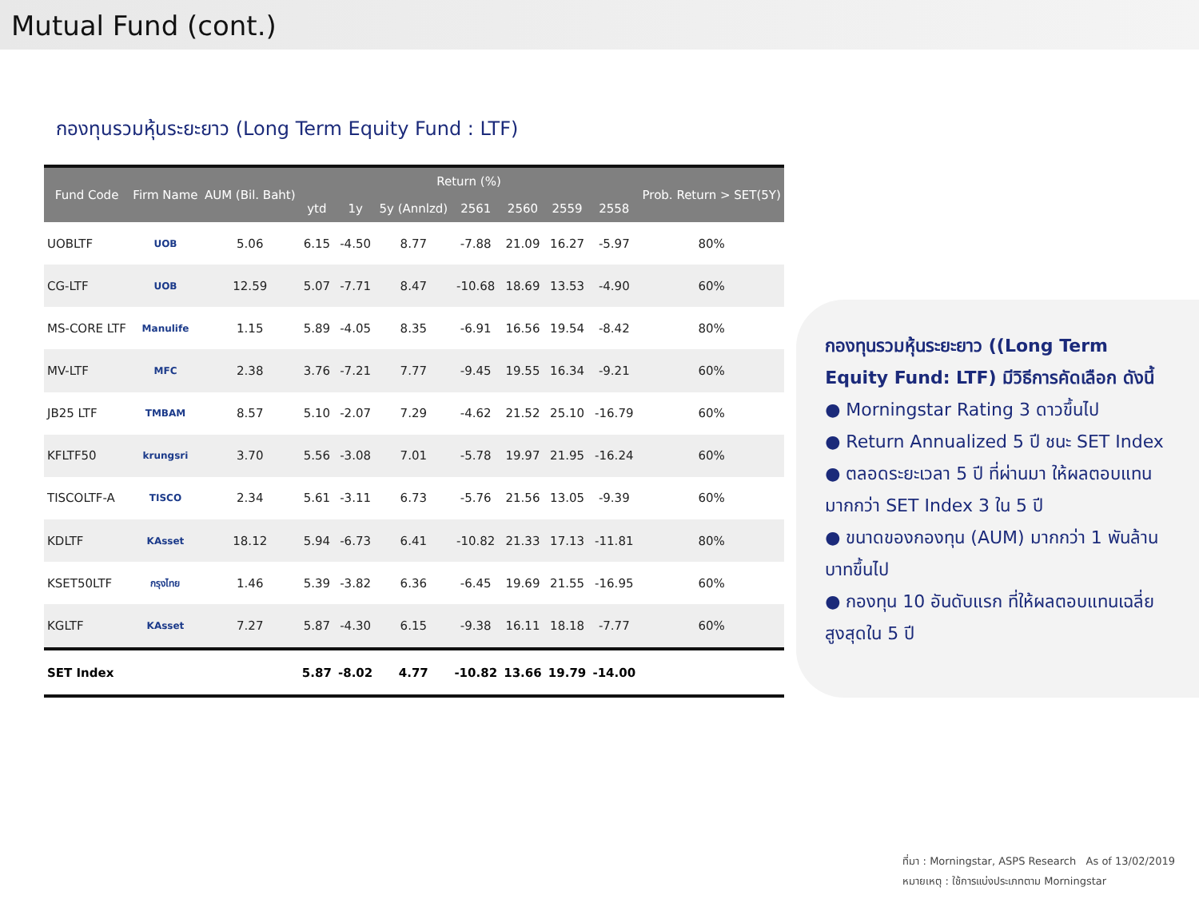Mutual Fund (cont.)
กองทุนรวมหุ้นระยะยาว (Long Term Equity Fund : LTF)
| Fund Code | Firm Name | AUM (Bil. Baht) | Return (%) | | | | | | | Prob. Return > SET(5Y) |
| --- | --- | --- | --- | --- | --- | --- | --- | --- | --- | --- |
| | | | ytd | 1y | 5y (Annlzd) | 2561 | 2560 | 2559 | 2558 | |
| UOBLTF | UOB | 5.06 | 6.15 | -4.50 | 8.77 | -7.88 | 21.09 | 16.27 | -5.97 | 80% |
| CG-LTF | UOB | 12.59 | 5.07 | -7.71 | 8.47 | -10.68 | 18.69 | 13.53 | -4.90 | 60% |
| MS-CORE LTF | Manulife | 1.15 | 5.89 | -4.05 | 8.35 | -6.91 | 16.56 | 19.54 | -8.42 | 80% |
| MV-LTF | MFC | 2.38 | 3.76 | -7.21 | 7.77 | -9.45 | 19.55 | 16.34 | -9.21 | 60% |
| JB25 LTF | TMBAM | 8.57 | 5.10 | -2.07 | 7.29 | -4.62 | 21.52 | 25.10 | -16.79 | 60% |
| KFLTF50 | krungsri | 3.70 | 5.56 | -3.08 | 7.01 | -5.78 | 19.97 | 21.95 | -16.24 | 60% |
| TISCOLTF-A | TISCO | 2.34 | 5.61 | -3.11 | 6.73 | -5.76 | 21.56 | 13.05 | -9.39 | 60% |
| KDLTF | KAsset | 18.12 | 5.94 | -6.73 | 6.41 | -10.82 | 21.33 | 17.13 | -11.81 | 80% |
| KSET50LTF | กรุงไทย | 1.46 | 5.39 | -3.82 | 6.36 | -6.45 | 19.69 | 21.55 | -16.95 | 60% |
| KGLTF | KAsset | 7.27 | 5.87 | -4.30 | 6.15 | -9.38 | 16.11 | 18.18 | -7.77 | 60% |
| SET Index | | | 5.87 | -8.02 | 4.77 | -10.82 | 13.66 | 19.79 | -14.00 | |
กองทุนรวมหุ้นระยะยาว ((Long Term Equity Fund: LTF) มีวิธีการคัดเลือก ดังนี้
● Morningstar Rating 3 ดาวขึ้นไป
● Return Annualized 5 ปี ชนะ SET Index
● ตลอดระยะเวลา 5 ปี ที่ผ่านมา ให้ผลตอบแทนมากกว่า SET Index 3 ใน 5 ปี
● ขนาดของกองทุน (AUM) มากกว่า 1 พันล้านบาทขึ้นไป
● กองทุน 10 อันดับแรก ที่ให้ผลตอบแทนเฉลี่ยสูงสุดใน 5 ปี
ที่มา : Morningstar, ASPS Research As of 13/02/2019
หมายเหตุ : ใช้การแบ่งประเภทตาม Morningstar